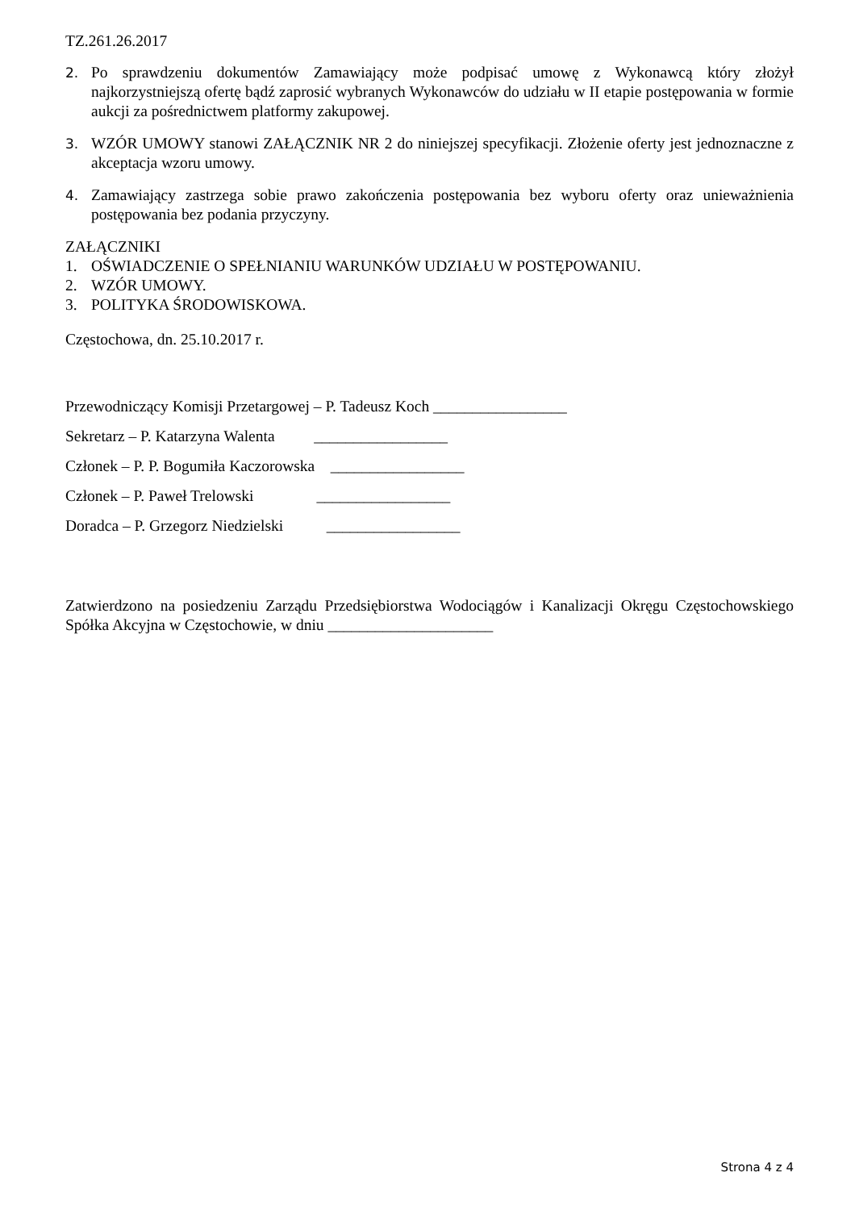TZ.261.26.2017
2. Po sprawdzeniu dokumentów Zamawiający może podpisać umowę z Wykonawcą który złożył najkorzystniejszą ofertę bądź zaprosić wybranych Wykonawców do udziału w II etapie postępowania w formie aukcji za pośrednictwem platformy zakupowej.
3. WZÓR UMOWY stanowi ZAŁĄCZNIK NR 2 do niniejszej specyfikacji. Złożenie oferty jest jednoznaczne z akceptacja wzoru umowy.
4. Zamawiający zastrzega sobie prawo zakończenia postępowania bez wyboru oferty oraz unieważnienia postępowania bez podania przyczyny.
ZAŁĄCZNIKI
1. OŚWIADCZENIE O SPEŁNIANIU WARUNKÓW UDZIAŁU W POSTĘPOWANIU.
2. WZÓR UMOWY.
3. POLITYKA ŚRODOWISKOWA.
Częstochowa, dn. 25.10.2017 r.
Przewodniczący Komisji Przetargowej – P. Tadeusz Koch _________________
Sekretarz – P. Katarzyna Walenta _________________
Członek – P. P. Bogumiła Kaczorowska _________________
Członek – P. Paweł Trelowski _________________
Doradca – P. Grzegorz Niedzielski _________________
Zatwierdzono na posiedzeniu Zarządu Przedsiębiorstwa Wodociągów i Kanalizacji Okręgu Częstochowskiego Spółka Akcyjna w Częstochowie, w dniu _____________________
Strona 4 z 4